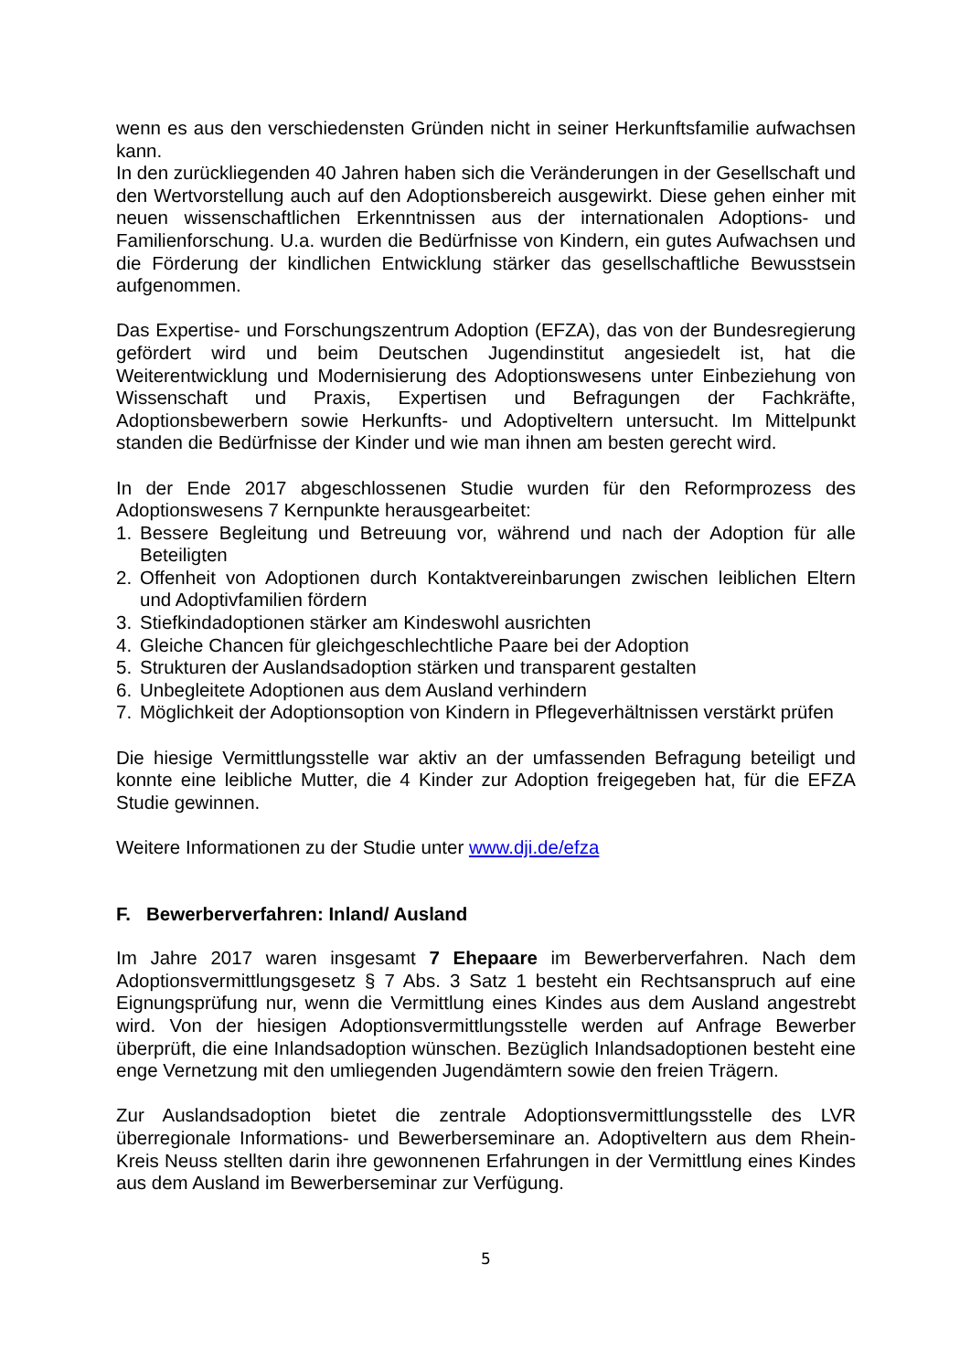wenn es aus den verschiedensten Gründen nicht in seiner Herkunftsfamilie aufwachsen kann.
In den zurückliegenden 40 Jahren haben sich die Veränderungen in der Gesellschaft und den Wertvorstellung auch auf den Adoptionsbereich ausgewirkt. Diese gehen einher mit neuen wissenschaftlichen Erkenntnissen aus der internationalen Adoptions- und Familienforschung. U.a. wurden die Bedürfnisse von Kindern, ein gutes Aufwachsen und die Förderung der kindlichen Entwicklung stärker das gesellschaftliche Bewusstsein aufgenommen.
Das Expertise- und Forschungszentrum Adoption (EFZA), das von der Bundesregierung gefördert wird und beim Deutschen Jugendinstitut angesiedelt ist, hat die Weiterentwicklung und Modernisierung des Adoptionswesens unter Einbeziehung von Wissenschaft und Praxis, Expertisen und Befragungen der Fachkräfte, Adoptionsbewerbern sowie Herkunfts- und Adoptiveltern untersucht. Im Mittelpunkt standen die Bedürfnisse der Kinder und wie man ihnen am besten gerecht wird.
In der Ende 2017 abgeschlossenen Studie wurden für den Reformprozess des Adoptionswesens 7 Kernpunkte herausgearbeitet:
1. Bessere Begleitung und Betreuung vor, während und nach der Adoption für alle Beteiligten
2. Offenheit von Adoptionen durch Kontaktvereinbarungen zwischen leiblichen Eltern und Adoptivfamilien fördern
3. Stiefkindadoptionen stärker am Kindeswohl ausrichten
4. Gleiche Chancen für gleichgeschlechtliche Paare bei der Adoption
5. Strukturen der Auslandsadoption stärken und transparent gestalten
6. Unbegleitete Adoptionen aus dem Ausland verhindern
7. Möglichkeit der Adoptionsoption von Kindern in Pflegeverhältnissen verstärkt prüfen
Die hiesige Vermittlungsstelle war aktiv an der umfassenden Befragung beteiligt und konnte eine leibliche Mutter, die 4 Kinder zur Adoption freigegeben hat, für die EFZA Studie gewinnen.
Weitere Informationen zu der Studie unter www.dji.de/efza
F. Bewerberverfahren: Inland/ Ausland
Im Jahre 2017 waren insgesamt 7 Ehepaare im Bewerberverfahren. Nach dem Adoptionsvermittlungsgesetz § 7 Abs. 3 Satz 1 besteht ein Rechtsanspruch auf eine Eignungsprüfung nur, wenn die Vermittlung eines Kindes aus dem Ausland angestrebt wird. Von der hiesigen Adoptionsvermittlungsstelle werden auf Anfrage Bewerber überprüft, die eine Inlandsadoption wünschen. Bezüglich Inlandsadoptionen besteht eine enge Vernetzung mit den umliegenden Jugendämtern sowie den freien Trägern.
Zur Auslandsadoption bietet die zentrale Adoptionsvermittlungsstelle des LVR überregionale Informations- und Bewerberseminare an. Adoptiveltern aus dem Rhein-Kreis Neuss stellten darin ihre gewonnenen Erfahrungen in der Vermittlung eines Kindes aus dem Ausland im Bewerberseminar zur Verfügung.
5